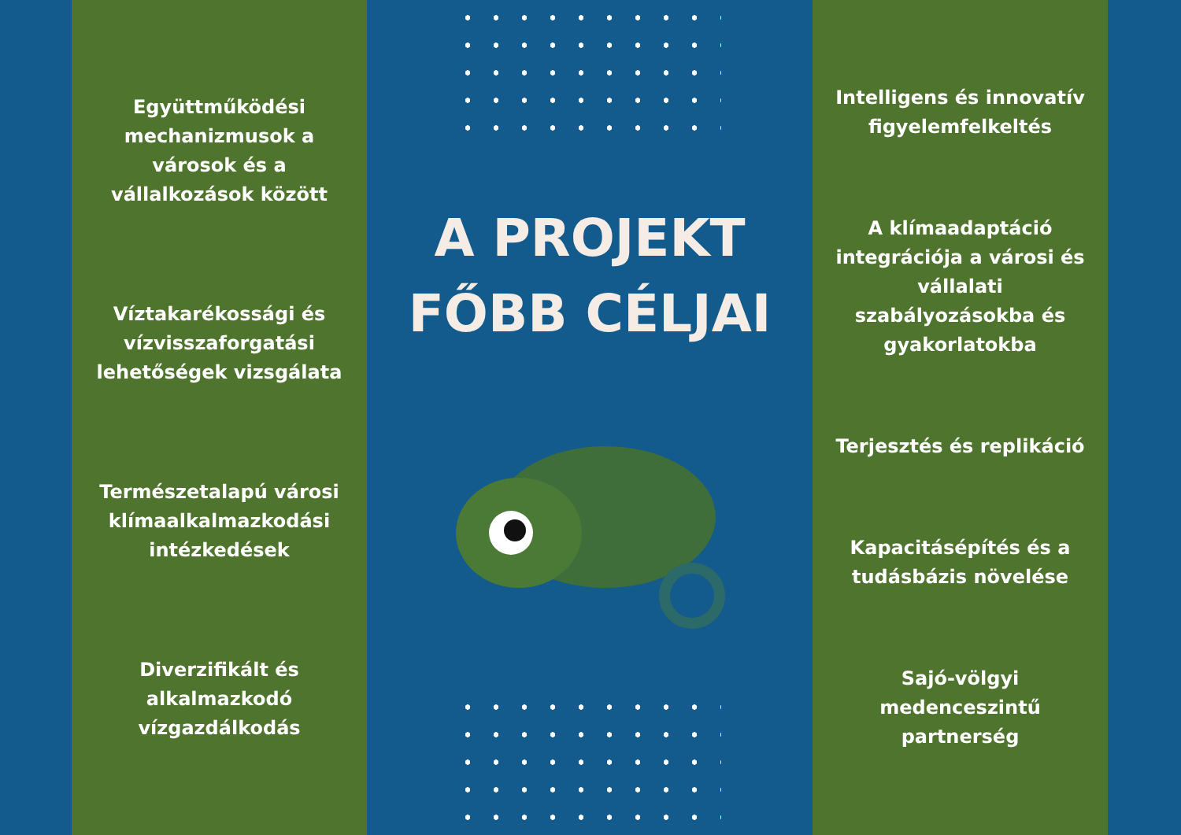Együttműködési mechanizmusok a városok és a vállalkozások között
Víztakarékossági és vízvisszaforgatási lehetőségek vizsgálata
Természetalapú városi klímaalkalmazkodási intézkedések
Diverzifikált és alkalmazkodó vízgazdálkodás
A PROJEKT
FŐBB CÉLJAI
Intelligens és innovatív figyelemfelkeltés
A klímaadaptáció integrációja a városi és vállalati szabályozásokba és gyakorlatokba
Terjesztés és replikáció
Kapacitásépítés és a tudásbázis növelése
Sajó-völgyi medenceszintű partnerség